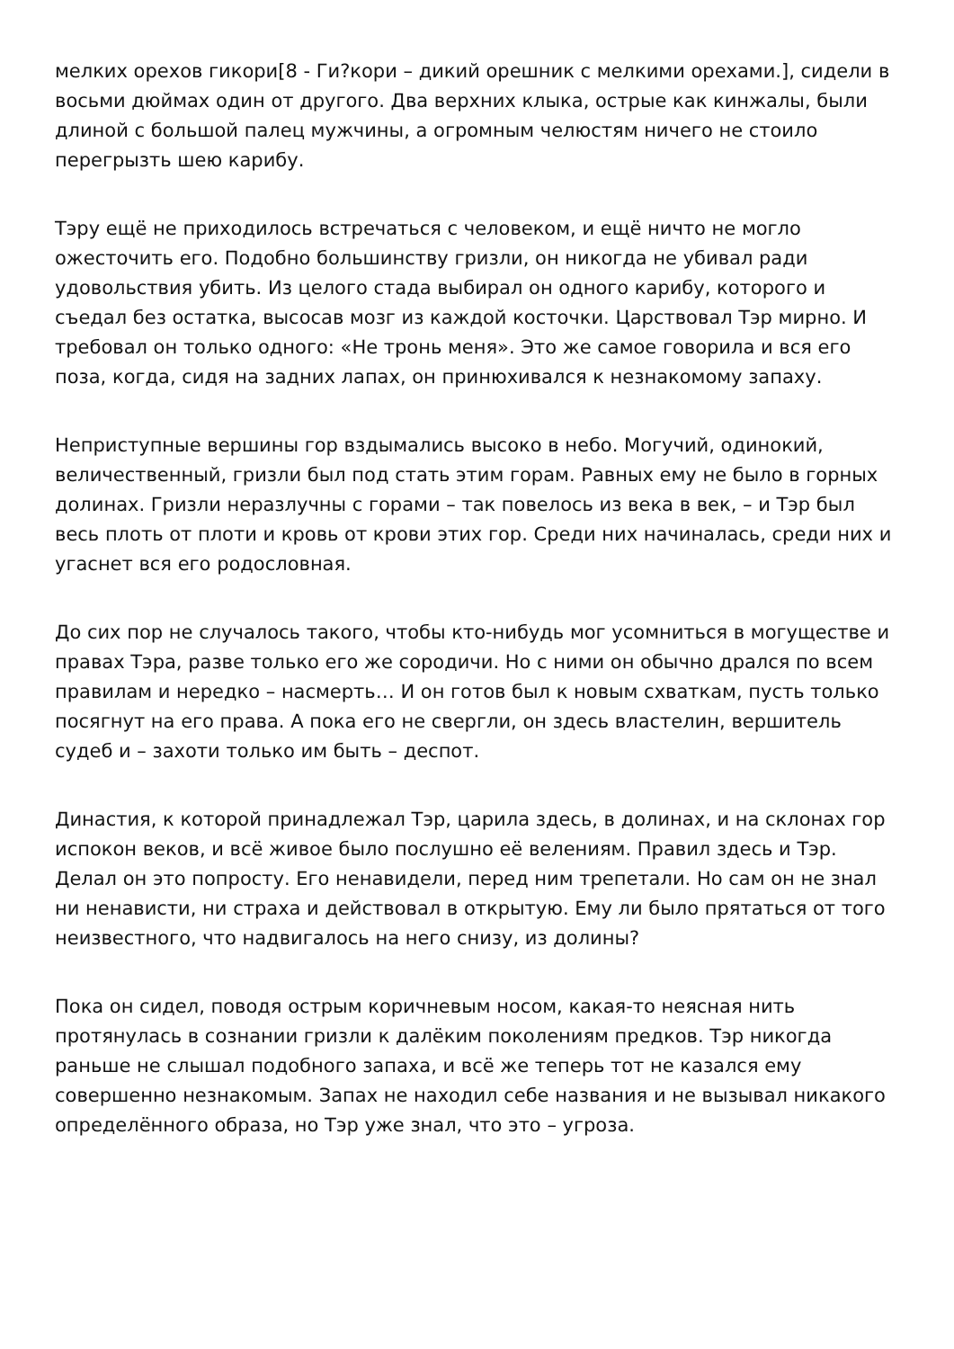мелких орехов гикори[8 - Ги?кори – дикий орешник с мелкими орехами.], сидели в восьми дюймах один от другого. Два верхних клыка, острые как кинжалы, были длиной с большой палец мужчины, а огромным челюстям ничего не стоило перегрызть шею карибу.
Тэру ещё не приходилось встречаться с человеком, и ещё ничто не могло ожесточить его. Подобно большинству гризли, он никогда не убивал ради удовольствия убить. Из целого стада выбирал он одного карибу, которого и съедал без остатка, высосав мозг из каждой косточки. Царствовал Тэр мирно. И требовал он только одного: «Не тронь меня». Это же самое говорила и вся его поза, когда, сидя на задних лапах, он принюхивался к незнакомому запаху.
Неприступные вершины гор вздымались высоко в небо. Могучий, одинокий, величественный, гризли был под стать этим горам. Равных ему не было в горных долинах. Гризли неразлучны с горами – так повелось из века в век, – и Тэр был весь плоть от плоти и кровь от крови этих гор. Среди них начиналась, среди них и угаснет вся его родословная.
До сих пор не случалось такого, чтобы кто-нибудь мог усомниться в могуществе и правах Тэра, разве только его же сородичи. Но с ними он обычно дрался по всем правилам и нередко – насмерть… И он готов был к новым схваткам, пусть только посягнут на его права. А пока его не свергли, он здесь властелин, вершитель судеб и – захоти только им быть – деспот.
Династия, к которой принадлежал Тэр, царила здесь, в долинах, и на склонах гор испокон веков, и всё живое было послушно её велениям. Правил здесь и Тэр. Делал он это попросту. Его ненавидели, перед ним трепетали. Но сам он не знал ни ненависти, ни страха и действовал в открытую. Ему ли было прятаться от того неизвестного, что надвигалось на него снизу, из долины?
Пока он сидел, поводя острым коричневым носом, какая-то неясная нить протянулась в сознании гризли к далёким поколениям предков. Тэр никогда раньше не слышал подобного запаха, и всё же теперь тот не казался ему совершенно незнакомым. Запах не находил себе названия и не вызывал никакого определённого образа, но Тэр уже знал, что это – угроза.